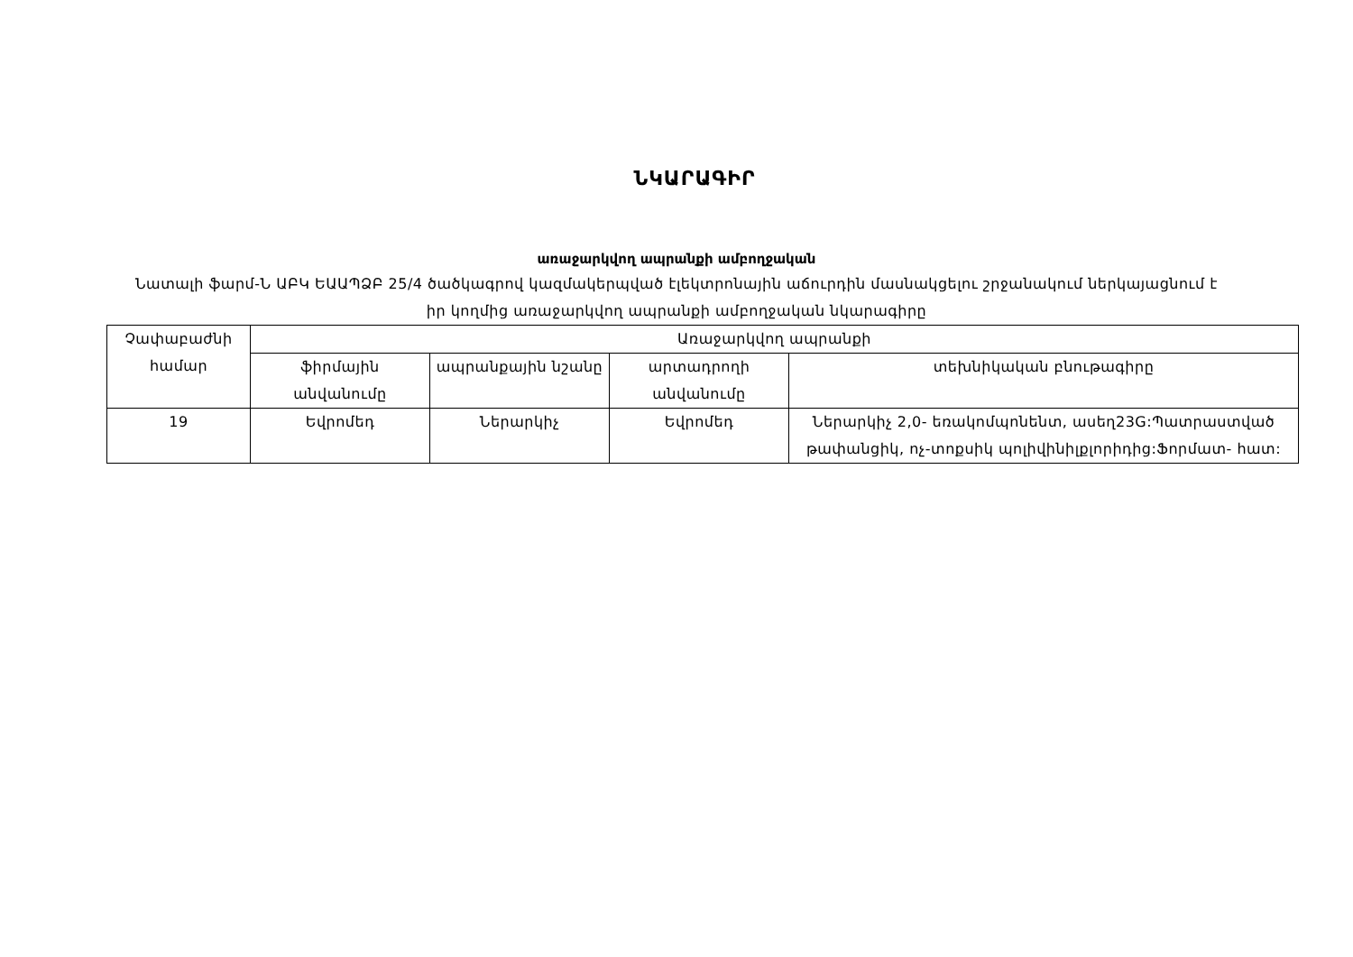ՆԿԱՐԱԳԻՐ
առաջարկվող ապրանքի ամբողջական
Նատալի ֆարմ-Ն ԱԲԿ ԵԱԱՊՁԲ 25/4 ծածկագրով կազմակերպված էլեկտրոնային աճուրդին մասնակցելու շրջանակում ներկայացնում է իր կողմից առաջարկվող ապրանքի ամբողջական նկարագիրը
| Չափաբաժնի համար | Առաջարկվող ապրանքի | | | |
| --- | --- | --- | --- | --- |
| | ֆիրմային անվանումը | ապրանքային նշանը | արտադրողի անվանումը | տեխնիկական բնութագիրը |
| 19 | Եվրոմեդ | Ներարկիչ | Եվրոմեդ | Ներարկիչ 2,0- եռակոմպոնենտ, ասեղ23G:Պատրաստված թափանցիկ, ոչ-տոքսիկ պոլիվինիլքլորիդից:Ֆորմատ- հատ: |